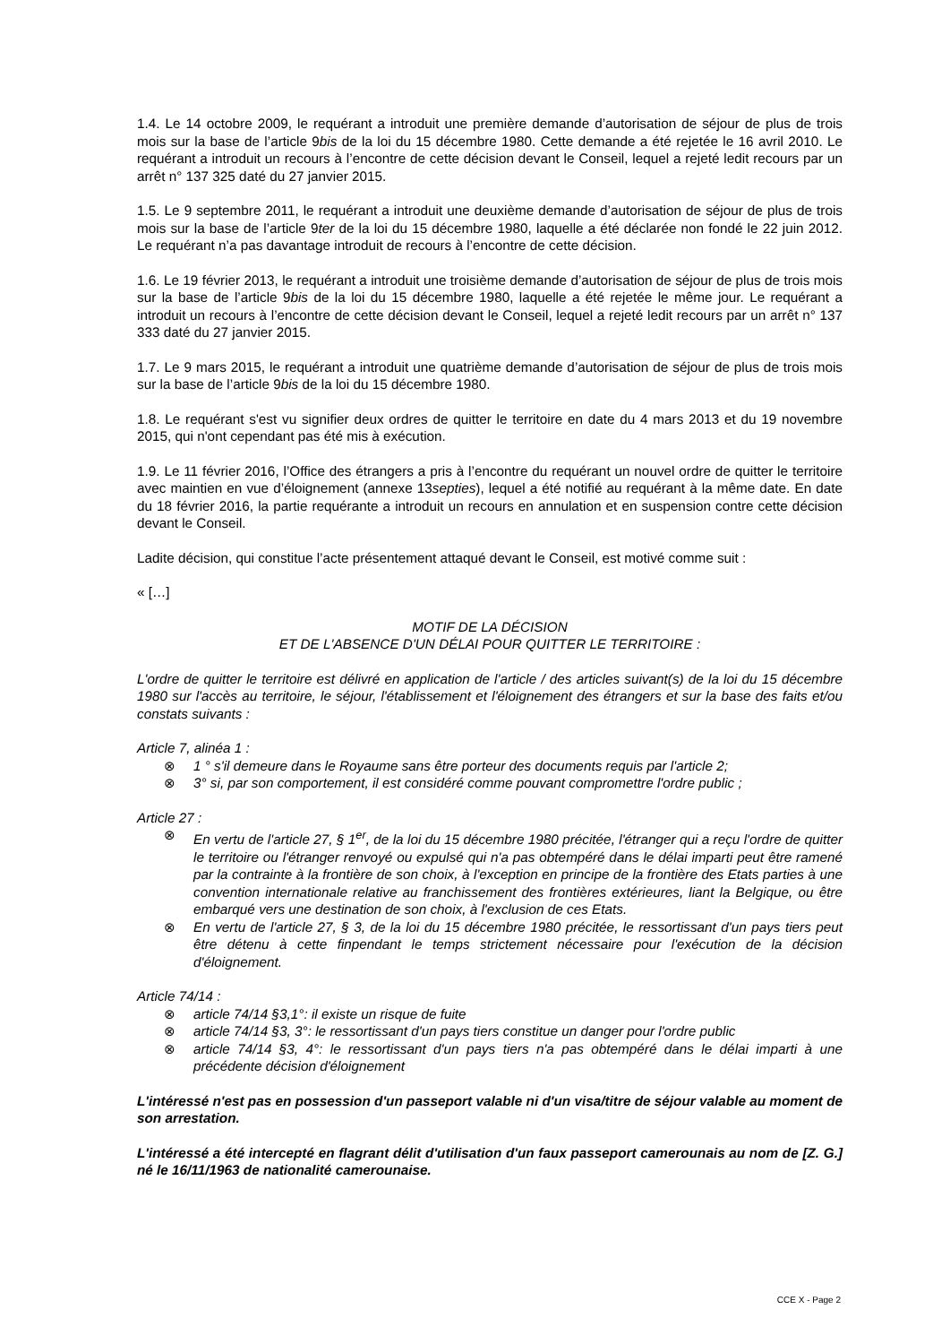1.4. Le 14 octobre 2009, le requérant a introduit une première demande d’autorisation de séjour de plus de trois mois sur la base de l’article 9bis de la loi du 15 décembre 1980. Cette demande a été rejetée le 16 avril 2010. Le requérant a introduit un recours à l’encontre de cette décision devant le Conseil, lequel a rejeté ledit recours par un arrêt n° 137 325 daté du 27 janvier 2015.
1.5. Le 9 septembre 2011, le requérant a introduit une deuxième demande d’autorisation de séjour de plus de trois mois sur la base de l’article 9ter de la loi du 15 décembre 1980, laquelle a été déclarée non fondé le 22 juin 2012. Le requérant n’a pas davantage introduit de recours à l’encontre de cette décision.
1.6. Le 19 février 2013, le requérant a introduit une troisième demande d’autorisation de séjour de plus de trois mois sur la base de l’article 9bis de la loi du 15 décembre 1980, laquelle a été rejetée le même jour. Le requérant a introduit un recours à l’encontre de cette décision devant le Conseil, lequel a rejeté ledit recours par un arrêt n° 137 333 daté du 27 janvier 2015.
1.7. Le 9 mars 2015, le requérant a introduit une quatrième demande d’autorisation de séjour de plus de trois mois sur la base de l’article 9bis de la loi du 15 décembre 1980.
1.8. Le requérant s'est vu signifier deux ordres de quitter le territoire en date du 4 mars 2013 et du 19 novembre 2015, qui n'ont cependant pas été mis à exécution.
1.9. Le 11 février 2016, l’Office des étrangers a pris à l’encontre du requérant un nouvel ordre de quitter le territoire avec maintien en vue d’éloignement (annexe 13septies), lequel a été notifié au requérant à la même date. En date du 18 février 2016, la partie requérante a introduit un recours en annulation et en suspension contre cette décision devant le Conseil.
Ladite décision, qui constitue l’acte présentement attaqué devant le Conseil, est motivé comme suit :
« […]
MOTIF DE LA DÉCISION
ET DE L'ABSENCE D'UN DÉLAI POUR QUITTER LE TERRITOIRE :
L'ordre de quitter le territoire est délivré en application de l'article / des articles suivant(s) de la loi du 15 décembre 1980 sur l'accès au territoire, le séjour, l'établissement et l'éloignement des étrangers et sur la base des faits et/ou constats suivants :
Article 7, alinéa 1 :
⊗ 1 ° s'il demeure dans le Royaume sans être porteur des documents requis par l'article 2;
⊗ 3° si, par son comportement, il est considéré comme pouvant compromettre l'ordre public ;
Article 27 :
⊗ En vertu de l'article 27, § 1<sup>er</sup>, de la loi du 15 décembre 1980 précitée, l'étranger qui a reçu l'ordre de quitter le territoire ou l'étranger renvoyé ou expulsé qui n'a pas obtempéré dans le délai imparti peut être ramené par la contrainte à la frontière de son choix, à l'exception en principe de la frontière des Etats parties à une convention internationale relative au franchissement des frontières extérieures, liant la Belgique, ou être embarqué vers une destination de son choix, à l'exclusion de ces Etats.
⊗ En vertu de l'article 27, § 3, de la loi du 15 décembre 1980 précitée, le ressortissant d'un pays tiers peut être détenu à cette finpendant le temps strictement nécessaire pour l'exécution de la décision d'éloignement.
Article 74/14 :
⊗ article 74/14 §3,1°: il existe un risque de fuite
⊗ article 74/14 §3, 3°: le ressortissant d'un pays tiers constitue un danger pour l'ordre public
⊗ article 74/14 §3, 4°: le ressortissant d'un pays tiers n'a pas obtempéré dans le délai imparti à une précédente décision d'éloignement
L'intéressé n'est pas en possession d'un passeport valable ni d'un visa/titre de séjour valable au moment de son arrestation.
L'intéressé a été intercepté en flagrant délit d'utilisation d'un faux passeport camerounais au nom de [Z. G.] né le 16/11/1963 de nationalité camerounaise.
CCE X - Page 2